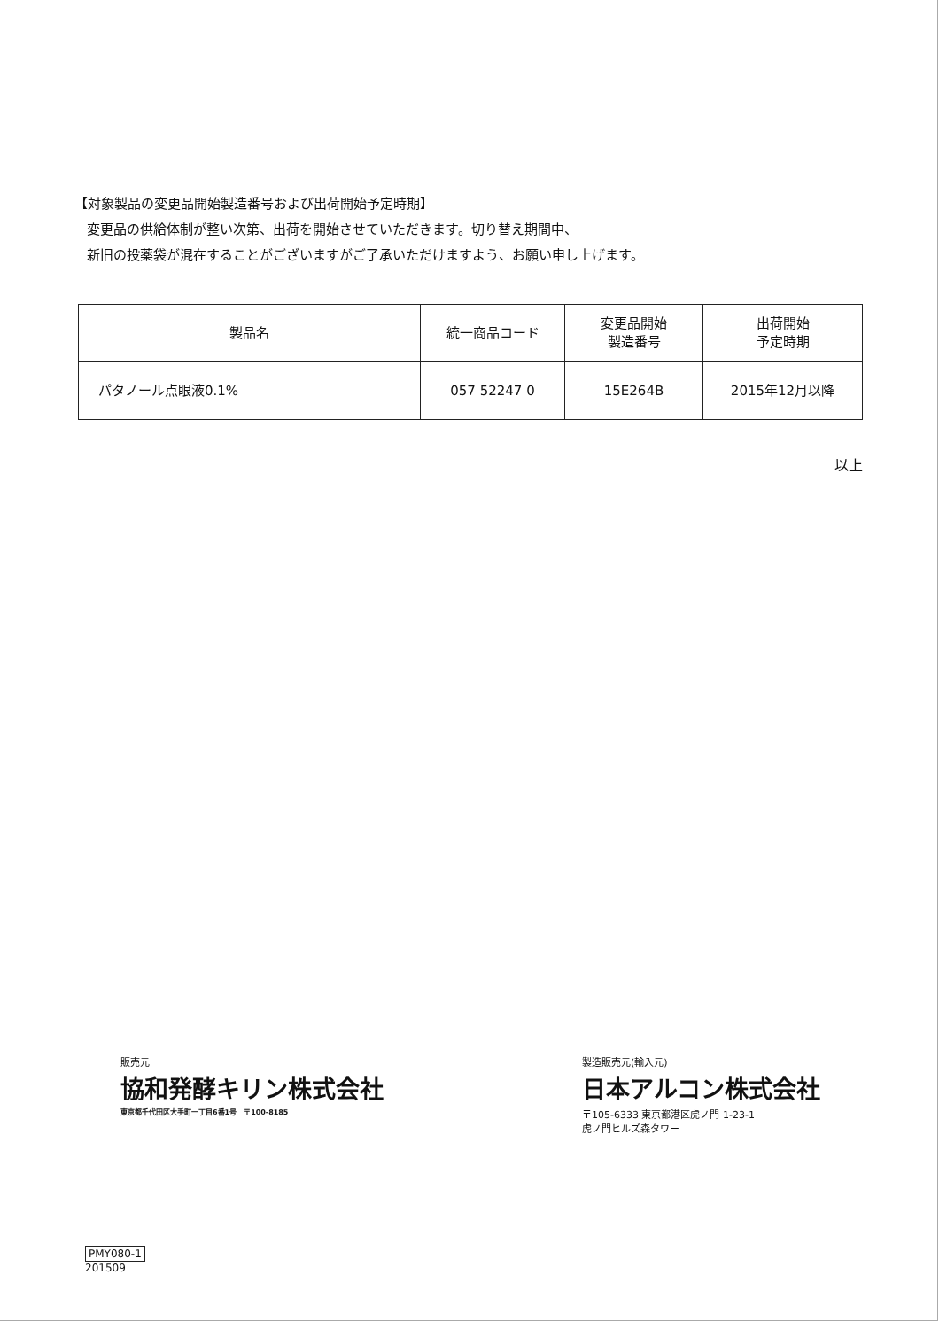【対象製品の変更品開始製造番号および出荷開始予定時期】
変更品の供給体制が整い次第、出荷を開始させていただきます。切り替え期間中、
新旧の投薬袋が混在することがございますがご了承いただけますよう、お願い申し上げます。
| 製品名 | 統一商品コード | 変更品開始 製造番号 | 出荷開始 予定時期 |
| --- | --- | --- | --- |
| パタノール点眼液0.1% | 057 52247 0 | 15E264B | 2015年12月以降 |
以上
販売元
協和発酵キリン株式会社
東京都千代田区大手町一丁目6番1号　〒100-8185
製造販売元(輸入元)
日本アルコン株式会社
〒105-6333 東京都港区虎ノ門 1-23-1
虎ノ門ヒルズ森タワー
PMY080-1
201509